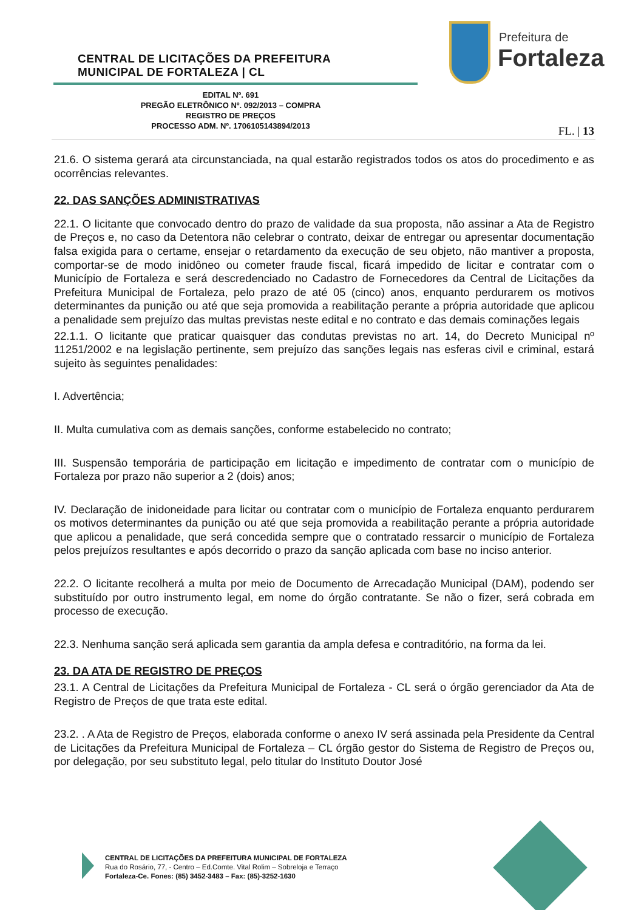CENTRAL DE LICITAÇÕES DA PREFEITURA
MUNICIPAL DE FORTALEZA | CL
Prefeitura de
Fortaleza
EDITAL Nº. 691
PREGÃO ELETRÔNICO Nº. 092/2013 – COMPRA
REGISTRO DE PREÇOS
PROCESSO ADM. Nº. 1706105143894/2013
FL. | 13
21.6. O sistema gerará ata circunstanciada, na qual estarão registrados todos os atos do procedimento e as ocorrências relevantes.
22. DAS SANÇÕES ADMINISTRATIVAS
22.1. O licitante que convocado dentro do prazo de validade da sua proposta, não assinar a Ata de Registro de Preços e, no caso da Detentora não celebrar o contrato, deixar de entregar ou apresentar documentação falsa exigida para o certame, ensejar o retardamento da execução de seu objeto, não mantiver a proposta, comportar-se de modo inidôneo ou cometer fraude fiscal, ficará impedido de licitar e contratar com o Município de Fortaleza e será descredenciado no Cadastro de Fornecedores da Central de Licitações da Prefeitura Municipal de Fortaleza, pelo prazo de até 05 (cinco) anos, enquanto perdurarem os motivos determinantes da punição ou até que seja promovida a reabilitação perante a própria autoridade que aplicou a penalidade sem prejuízo das multas previstas neste edital e no contrato e das demais cominações legais
22.1.1. O licitante que praticar quaisquer das condutas previstas no art. 14, do Decreto Municipal nº 11251/2002 e na legislação pertinente, sem prejuízo das sanções legais nas esferas civil e criminal, estará sujeito às seguintes penalidades:
I. Advertência;
II. Multa cumulativa com as demais sanções, conforme estabelecido no contrato;
III. Suspensão temporária de participação em licitação e impedimento de contratar com o município de Fortaleza por prazo não superior a 2 (dois) anos;
IV. Declaração de inidoneidade para licitar ou contratar com o município de Fortaleza enquanto perdurarem os motivos determinantes da punição ou até que seja promovida a reabilitação perante a própria autoridade que aplicou a penalidade, que será concedida sempre que o contratado ressarcir o município de Fortaleza pelos prejuízos resultantes e após decorrido o prazo da sanção aplicada com base no inciso anterior.
22.2. O licitante recolherá a multa por meio de Documento de Arrecadação Municipal (DAM), podendo ser substituído por outro instrumento legal, em nome do órgão contratante. Se não o fizer, será cobrada em processo de execução.
22.3. Nenhuma sanção será aplicada sem garantia da ampla defesa e contraditório, na forma da lei.
23. DA ATA DE REGISTRO DE PREÇOS
23.1. A Central de Licitações da Prefeitura Municipal de Fortaleza - CL será o órgão gerenciador da Ata de Registro de Preços de que trata este edital.
23.2. . A Ata de Registro de Preços, elaborada conforme o anexo IV será assinada pela Presidente da Central de Licitações da Prefeitura Municipal de Fortaleza – CL órgão gestor do Sistema de Registro de Preços ou, por delegação, por seu substituto legal, pelo titular do Instituto Doutor José
CENTRAL DE LICITAÇÕES DA PREFEITURA MUNICIPAL DE FORTALEZA
Rua do Rosário, 77, - Centro – Ed.Comte. Vital Rolim – Sobreloja e Terraço
Fortaleza-Ce. Fones: (85) 3452-3483 – Fax: (85)-3252-1630